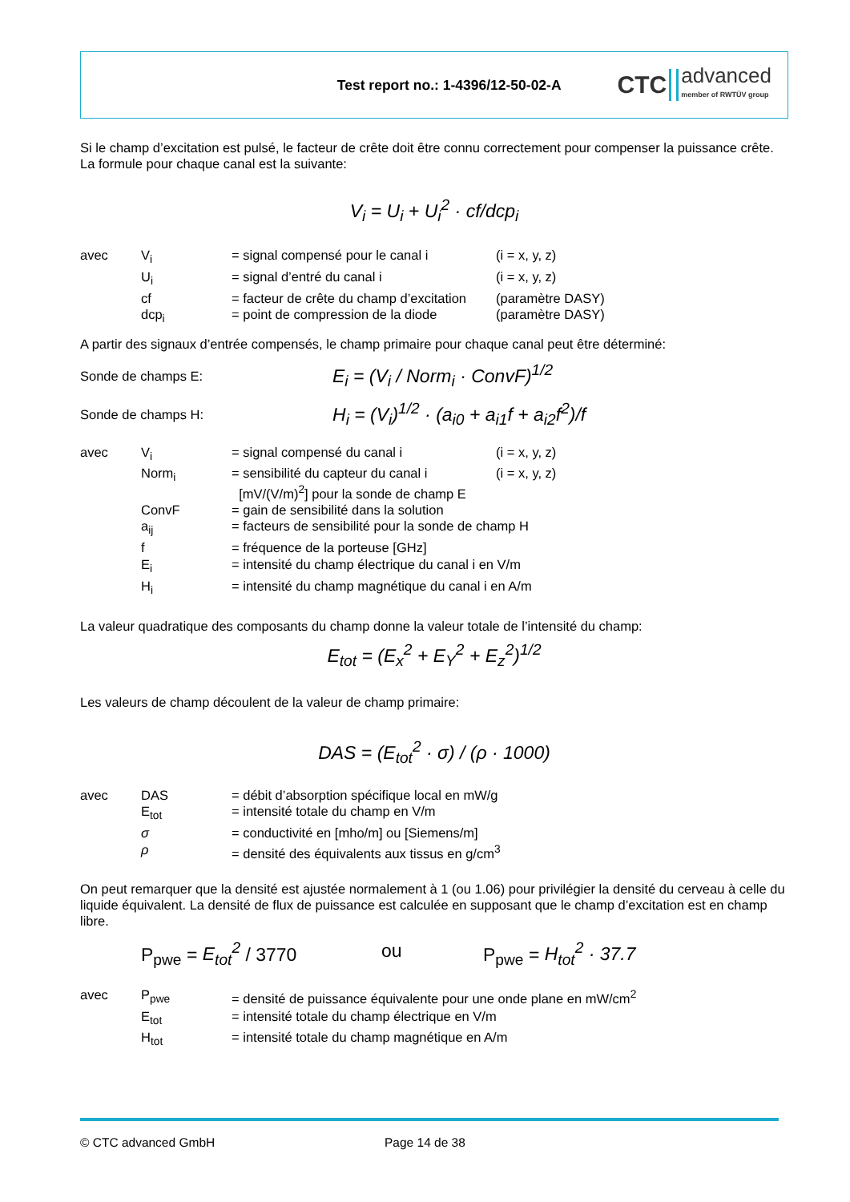Test report no.: 1-4396/12-50-02-A
CTC advanced
member of RWTÜV group
Si le champ d’excitation est pulsé, le facteur de crête doit être connu correctement pour compenser la puissance crête. La formule pour chaque canal est la suivante:
V<sub>i</sub> = U<sub>i</sub> + U<sub>i</sub><sup>2</sup> · cf/dcp<sub>i</sub>
| avec | V<sub>i</sub> | = signal compensé pour le canal i | (i = x, y, z) |
| | U<sub>i</sub> | = signal d’entré du canal i | (i = x, y, z) |
| | cf | = facteur de crête du champ d’excitation | (paramètre DASY) |
| | dcp<sub>i</sub> | = point de compression de la diode | (paramètre DASY) |
A partir des signaux d’entrée compensés, le champ primaire pour chaque canal peut être déterminé:
Sonde de champs E: E<sub>i</sub> = (V<sub>i</sub> / Norm<sub>i</sub> · ConvF)<sup>1/2</sup>
Sonde de champs H: H<sub>i</sub> = (V<sub>i</sub>)<sup>1/2</sup> · (a<sub>i0</sub> + a<sub>i1</sub>f + a<sub>i2</sub>f<sup>2</sup>)/f
| avec | V<sub>i</sub> | = signal compensé du canal i | (i = x, y, z) |
| | Norm<sub>i</sub> | = sensibilité du capteur du canal i [mV/(V/m)<sup>2</sup>] pour la sonde de champ E | (i = x, y, z) |
| | ConvF | = gain de sensibilité dans la solution | |
| | a<sub>ij</sub> | = facteurs de sensibilité pour la sonde de champ H | |
| | f | = fréquence de la porteuse [GHz] | |
| | E<sub>i</sub> | = intensité du champ électrique du canal i en V/m | |
| | H<sub>i</sub> | = intensité du champ magnétique du canal i en A/m | |
La valeur quadratique des composants du champ donne la valeur totale de l’intensité du champ:
E<sub>tot</sub> = (E<sub>x</sub><sup>2</sup> + E<sub>Y</sub><sup>2</sup> + E<sub>z</sub><sup>2</sup>)<sup>1/2</sup>
Les valeurs de champ découlent de la valeur de champ primaire:
DAS = (E<sub>tot</sub><sup>2</sup> · σ) / (ρ · 1000)
| avec | DAS | = débit d’absorption spécifique local en mW/g |
| | E<sub>tot</sub> | = intensité totale du champ en V/m |
| | σ | = conductivité en [mho/m] ou [Siemens/m] |
| | ρ | = densité des équivalents aux tissus en g/cm<sup>3</sup> |
On peut remarquer que la densité est ajustée normalement à 1 (ou 1.06) pour privilégier la densité du cerveau à celle du liquide équivalent. La densité de flux de puissance est calculée en supposant que le champ d’excitation est en champ libre.
P<sub>pwe</sub> = E<sub>tot</sub><sup>2</sup> / 3770 ou P<sub>pwe</sub> = H<sub>tot</sub><sup>2</sup> · 37.7
| avec | P<sub>pwe</sub> | = densité de puissance équivalente pour une onde plane en mW/cm<sup>2</sup> |
| | E<sub>tot</sub> | = intensité totale du champ électrique en V/m |
| | H<sub>tot</sub> | = intensité totale du champ magnétique en A/m |
© CTC advanced GmbH Page 14 de 38